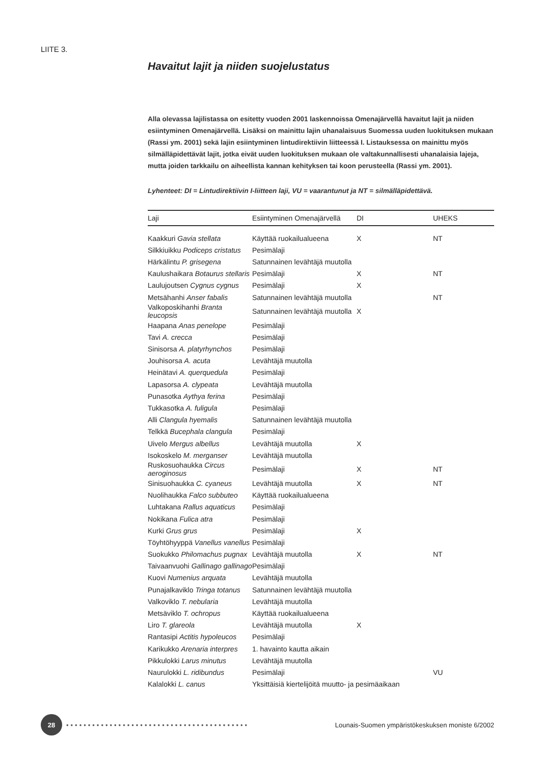LIITE 3.
Havaitut lajit ja niiden suojelustatus
Alla olevassa lajilistassa on esitetty vuoden 2001 laskennoissa Omenajärvellä havaitut lajit ja niiden esiintyminen Omenajärvellä. Lisäksi on mainittu lajin uhanalaisuus Suomessa uuden luokituksen mukaan (Rassi ym. 2001) sekä lajin esiintyminen lintudirektiivin liitteessä I. Listauksessa on mainittu myös silmälläpidettävät lajit, jotka eivät uuden luokituksen mukaan ole valtakunnallisesti uhanalaisia lajeja, mutta joiden tarkkailu on aiheellista kannan kehityksen tai koon perusteella (Rassi ym. 2001).
Lyhenteet: DI = Lintudirektiivin I-liitteen laji, VU = vaarantunut ja NT = silmälläpidettävä.
| Laji | Esiintyminen Omenajärvellä | DI | UHEKS |
| --- | --- | --- | --- |
| Kaakkuri Gavia stellata | Käyttää ruokailualueena | X | NT |
| Silkkiuikku Podiceps cristatus | Pesimälaji | | |
| Härkälintu P. grisegena | Satunnainen levähtäjä muutolla | | |
| Kaulushaikara Botaurus stellaris | Pesimälaji | X | NT |
| Laulujoutsen Cygnus cygnus | Pesimälaji | X | |
| Metsähanhi Anser fabalis | Satunnainen levähtäjä muutolla | | NT |
| Valkoposkihanhi Branta leucopsis | Satunnainen levähtäjä muutolla | X | |
| Haapana Anas penelope | Pesimälaji | | |
| Tavi A. crecca | Pesimälaji | | |
| Sinisorsa A. platyrhynchos | Pesimälaji | | |
| Jouhisorsa A. acuta | Levähtäjä muutolla | | |
| Heinätavi A. querquedula | Pesimälaji | | |
| Lapasorsa A. clypeata | Levähtäjä muutolla | | |
| Punasotka Aythya ferina | Pesimälaji | | |
| Tukkasotka A. fuligula | Pesimälaji | | |
| Alli Clangula hyemalis | Satunnainen levähtäjä muutolla | | |
| Telkkä Bucephala clangula | Pesimälaji | | |
| Uivelo Mergus albellus | Levähtäjä muutolla | X | |
| Isokoskelo M. merganser | Levähtäjä muutolla | | |
| Ruskosuohaukka Circus aeroginosus | Pesimälaji | X | NT |
| Sinisuohaukka C. cyaneus | Levähtäjä muutolla | X | NT |
| Nuolihaukka Falco subbuteo | Käyttää ruokailualueena | | |
| Luhtakana Rallus aquaticus | Pesimälaji | | |
| Nokikana Fulica atra | Pesimälaji | | |
| Kurki Grus grus | Pesimälaji | X | |
| Töyhtöhyyppä Vanellus vanellus | Pesimälaji | | |
| Suokukko Philomachus pugnax | Levähtäjä muutolla | X | NT |
| Taivaanvuohi Gallinago gallinago | Pesimälaji | | |
| Kuovi Numenius arquata | Levähtäjä muutolla | | |
| Punajalkaviklo Tringa totanus | Satunnainen levähtäjä muutolla | | |
| Valkoviklo T. nebularia | Levähtäjä muutolla | | |
| Metsäviklo T. ochropus | Käyttää ruokailualueena | | |
| Liro T. glareola | Levähtäjä muutolla | X | |
| Rantasipi Actitis hypoleucos | Pesimälaji | | |
| Karikukko Arenaria interpres | 1. havainto kautta aikain | | |
| Pikkulokki Larus minutus | Levähtäjä muutolla | | |
| Naurulokki L. ridibundus | Pesimälaji | | VU |
| Kalalokki L. canus | Yksittäisiä kiertelijöitä muutto- ja pesimäaikaan | | |
28
••••••••••••••••••••••••••••••••••••••••••
Lounais-Suomen ympäristökeskuksen moniste 6/2002